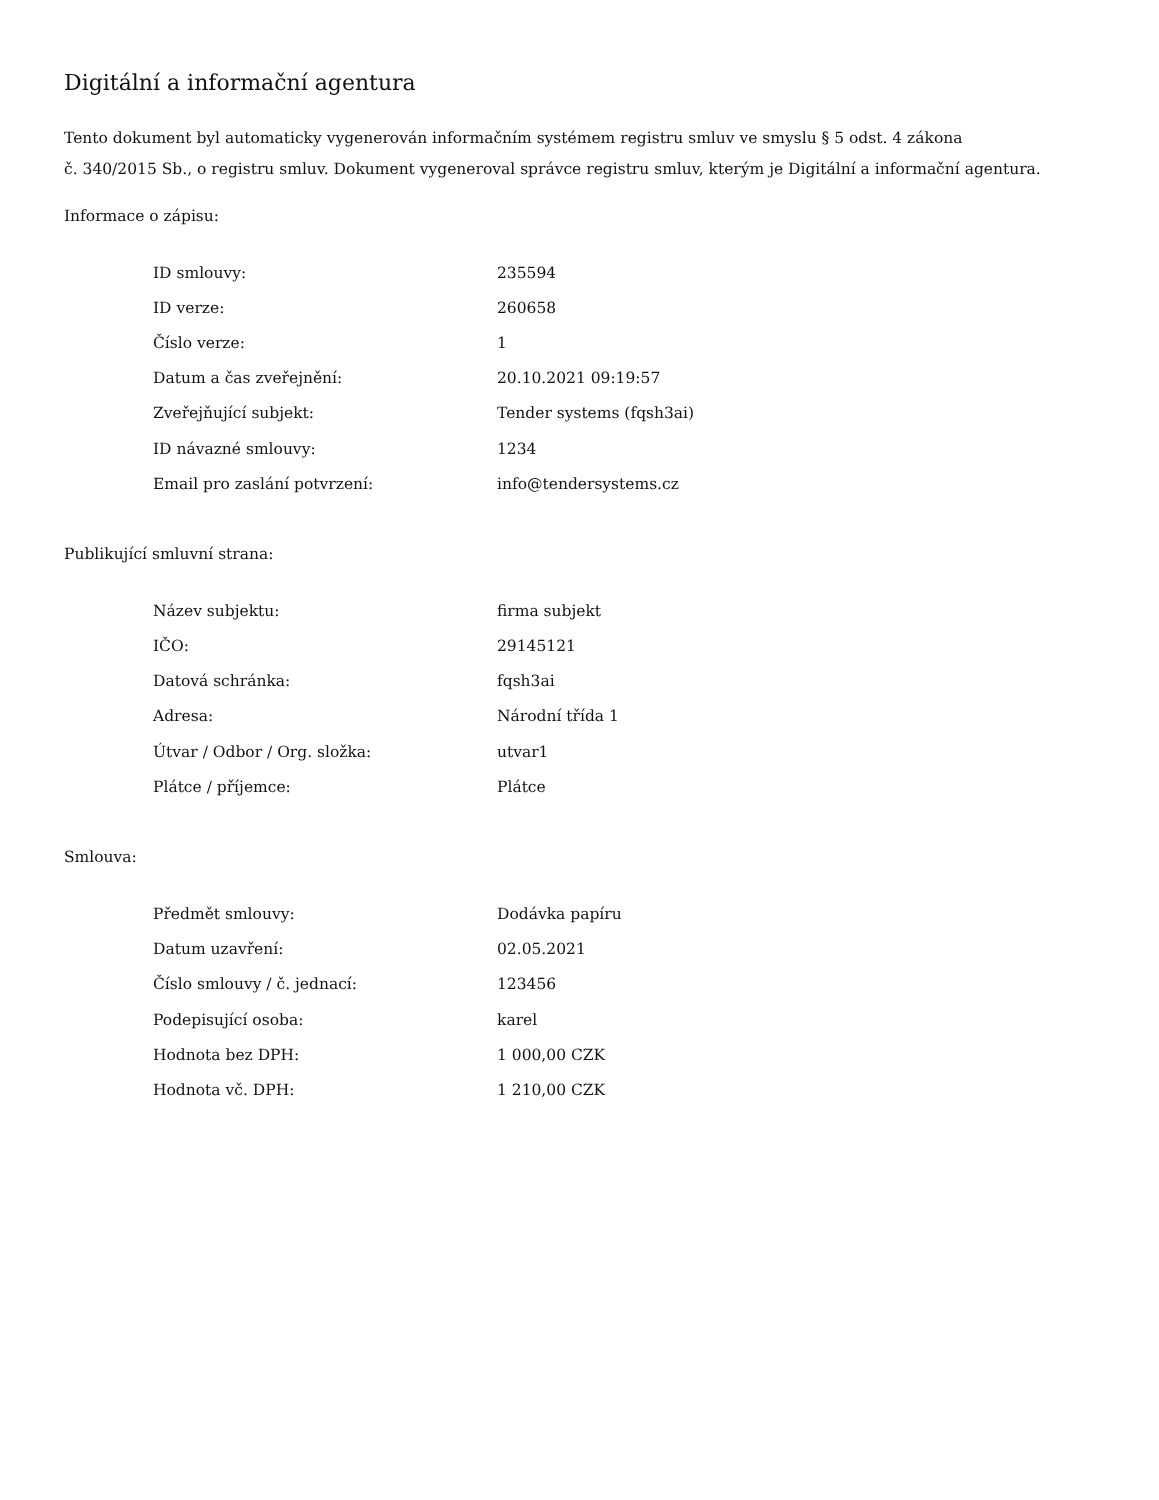Digitální a informační agentura
Tento dokument byl automaticky vygenerován informačním systémem registru smluv ve smyslu § 5 odst. 4 zákona
č. 340/2015 Sb., o registru smluv. Dokument vygeneroval správce registru smluv, kterým je Digitální a informační agentura.
Informace o zápisu:
| ID smlouvy: | 235594 |
| ID verze: | 260658 |
| Číslo verze: | 1 |
| Datum a čas zveřejnění: | 20.10.2021 09:19:57 |
| Zveřejňující subjekt: | Tender systems (fqsh3ai) |
| ID návazné smlouvy: | 1234 |
| Email pro zaslání potvrzení: | info@tendersystems.cz |
Publikující smluvní strana:
| Název subjektu: | firma subjekt |
| IČO: | 29145121 |
| Datová schránka: | fqsh3ai |
| Adresa: | Národní třída 1 |
| Útvar / Odbor / Org. složka: | utvar1 |
| Plátce / příjemce: | Plátce |
Smlouva:
| Předmět smlouvy: | Dodávka papíru |
| Datum uzavření: | 02.05.2021 |
| Číslo smlouvy / č. jednací: | 123456 |
| Podepisující osoba: | karel |
| Hodnota bez DPH: | 1 000,00 CZK |
| Hodnota vč. DPH: | 1 210,00 CZK |